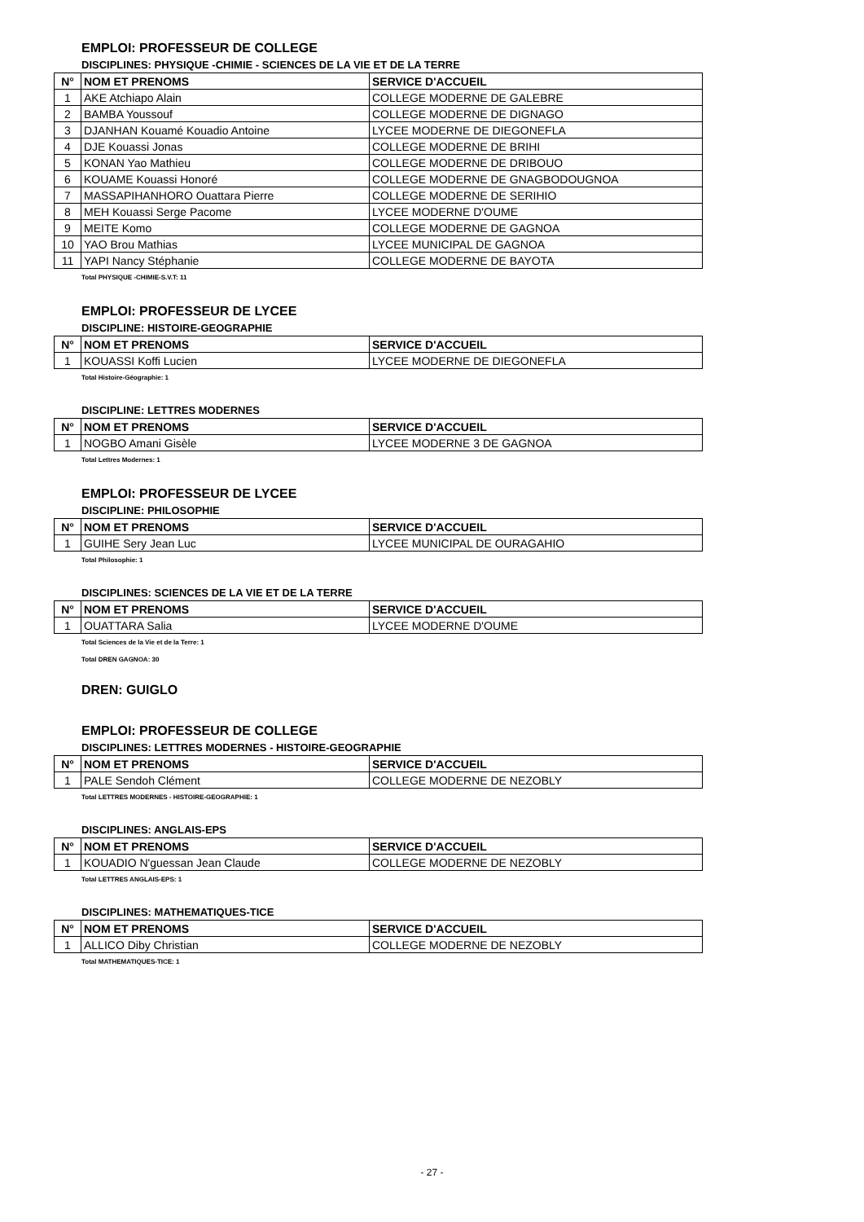EMPLOI: PROFESSEUR DE COLLEGE
DISCIPLINES: PHYSIQUE -CHIMIE - SCIENCES DE LA VIE ET DE LA TERRE
| N° | NOM ET PRENOMS | SERVICE D'ACCUEIL |
| --- | --- | --- |
| 1 | AKE Atchiapo Alain | COLLEGE MODERNE DE GALEBRE |
| 2 | BAMBA Youssouf | COLLEGE MODERNE DE DIGNAGO |
| 3 | DJANHAN Kouamé Kouadio Antoine | LYCEE MODERNE DE DIEGONEFLA |
| 4 | DJE Kouassi Jonas | COLLEGE MODERNE DE BRIHI |
| 5 | KONAN Yao Mathieu | COLLEGE MODERNE DE DRIBOUO |
| 6 | KOUAME Kouassi Honoré | COLLEGE MODERNE DE GNAGBODOUGNOA |
| 7 | MASSAPIHANHORO Ouattara Pierre | COLLEGE MODERNE DE SERIHIO |
| 8 | MEH Kouassi Serge Pacome | LYCEE MODERNE D'OUME |
| 9 | MEITE Komo | COLLEGE MODERNE DE GAGNOA |
| 10 | YAO Brou Mathias | LYCEE MUNICIPAL DE GAGNOA |
| 11 | YAPI Nancy Stéphanie | COLLEGE MODERNE DE BAYOTA |
Total PHYSIQUE -CHIMIE-S.V.T: 11
EMPLOI: PROFESSEUR DE LYCEE
DISCIPLINE: HISTOIRE-GEOGRAPHIE
| N° | NOM ET PRENOMS | SERVICE D'ACCUEIL |
| --- | --- | --- |
| 1 | KOUASSI Koffi Lucien | LYCEE MODERNE DE DIEGONEFLA |
Total Histoire-Géographie: 1
DISCIPLINE: LETTRES MODERNES
| N° | NOM ET PRENOMS | SERVICE D'ACCUEIL |
| --- | --- | --- |
| 1 | NOGBO Amani Gisèle | LYCEE MODERNE 3 DE GAGNOA |
Total Lettres Modernes: 1
EMPLOI: PROFESSEUR DE LYCEE
DISCIPLINE: PHILOSOPHIE
| N° | NOM ET PRENOMS | SERVICE D'ACCUEIL |
| --- | --- | --- |
| 1 | GUIHE Sery Jean Luc | LYCEE MUNICIPAL DE OURAGAHIO |
Total Philosophie: 1
DISCIPLINES: SCIENCES DE LA VIE ET DE LA TERRE
| N° | NOM ET PRENOMS | SERVICE D'ACCUEIL |
| --- | --- | --- |
| 1 | OUATTARA Salia | LYCEE MODERNE D'OUME |
Total Sciences de la Vie et de la Terre: 1
Total DREN GAGNOA: 30
DREN: GUIGLO
EMPLOI: PROFESSEUR DE COLLEGE
DISCIPLINES: LETTRES MODERNES - HISTOIRE-GEOGRAPHIE
| N° | NOM ET PRENOMS | SERVICE D'ACCUEIL |
| --- | --- | --- |
| 1 | PALE Sendoh Clément | COLLEGE MODERNE DE NEZOBLY |
Total LETTRES MODERNES - HISTOIRE-GEOGRAPHIE: 1
DISCIPLINES: ANGLAIS-EPS
| N° | NOM ET PRENOMS | SERVICE D'ACCUEIL |
| --- | --- | --- |
| 1 | KOUADIO N'guessan Jean Claude | COLLEGE MODERNE DE NEZOBLY |
Total LETTRES ANGLAIS-EPS: 1
DISCIPLINES: MATHEMATIQUES-TICE
| N° | NOM ET PRENOMS | SERVICE D'ACCUEIL |
| --- | --- | --- |
| 1 | ALLICO Diby Christian | COLLEGE MODERNE DE NEZOBLY |
Total MATHEMATIQUES-TICE: 1
- 27 -